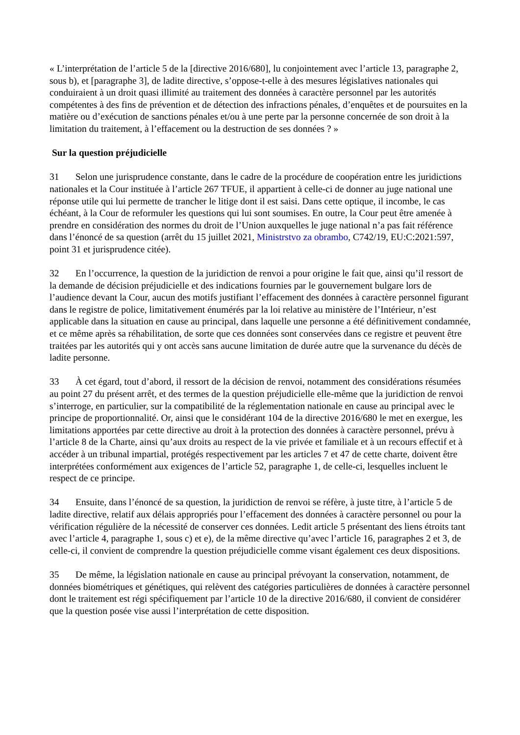« L’interprétation de l’article 5 de la [directive 2016/680], lu conjointement avec l’article 13, paragraphe 2, sous b), et [paragraphe 3], de ladite directive, s’oppose-t-elle à des mesures législatives nationales qui conduiraient à un droit quasi illimité au traitement des données à caractère personnel par les autorités compétentes à des fins de prévention et de détection des infractions pénales, d’enquêtes et de poursuites en la matière ou d’exécution de sanctions pénales et/ou à une perte par la personne concernée de son droit à la limitation du traitement, à l’effacement ou la destruction de ses données ? »
Sur la question préjudicielle
31 Selon une jurisprudence constante, dans le cadre de la procédure de coopération entre les juridictions nationales et la Cour instituée à l’article 267 TFUE, il appartient à celle-ci de donner au juge national une réponse utile qui lui permette de trancher le litige dont il est saisi. Dans cette optique, il incombe, le cas échéant, à la Cour de reformuler les questions qui lui sont soumises. En outre, la Cour peut être amenée à prendre en considération des normes du droit de l’Union auxquelles le juge national n’a pas fait référence dans l’énoncé de sa question (arrêt du 15 juillet 2021, Ministrstvo za obrambo, C742/19, EU:C:2021:597, point 31 et jurisprudence citée).
32 En l’occurrence, la question de la juridiction de renvoi a pour origine le fait que, ainsi qu’il ressort de la demande de décision préjudicielle et des indications fournies par le gouvernement bulgare lors de l’audience devant la Cour, aucun des motifs justifiant l’effacement des données à caractère personnel figurant dans le registre de police, limitativement énumérés par la loi relative au ministère de l’Intérieur, n’est applicable dans la situation en cause au principal, dans laquelle une personne a été définitivement condamnée, et ce même après sa réhabilitation, de sorte que ces données sont conservées dans ce registre et peuvent être traitées par les autorités qui y ont accès sans aucune limitation de durée autre que la survenance du décès de ladite personne.
33 À cet égard, tout d’abord, il ressort de la décision de renvoi, notamment des considérations résumées au point 27 du présent arrêt, et des termes de la question préjudicielle elle-même que la juridiction de renvoi s’interroge, en particulier, sur la compatibilité de la réglementation nationale en cause au principal avec le principe de proportionnalité. Or, ainsi que le considérant 104 de la directive 2016/680 le met en exergue, les limitations apportées par cette directive au droit à la protection des données à caractère personnel, prévu à l’article 8 de la Charte, ainsi qu’aux droits au respect de la vie privée et familiale et à un recours effectif et à accéder à un tribunal impartial, protégés respectivement par les articles 7 et 47 de cette charte, doivent être interprétées conformément aux exigences de l’article 52, paragraphe 1, de celle-ci, lesquelles incluent le respect de ce principe.
34 Ensuite, dans l’énoncé de sa question, la juridiction de renvoi se réfère, à juste titre, à l’article 5 de ladite directive, relatif aux délais appropriés pour l’effacement des données à caractère personnel ou pour la vérification régulière de la nécessité de conserver ces données. Ledit article 5 présentant des liens étroits tant avec l’article 4, paragraphe 1, sous c) et e), de la même directive qu’avec l’article 16, paragraphes 2 et 3, de celle-ci, il convient de comprendre la question préjudicielle comme visant également ces deux dispositions.
35 De même, la législation nationale en cause au principal prévoyant la conservation, notamment, de données biométriques et génétiques, qui relèvent des catégories particulières de données à caractère personnel dont le traitement est régi spécifiquement par l’article 10 de la directive 2016/680, il convient de considérer que la question posée vise aussi l’interprétation de cette disposition.